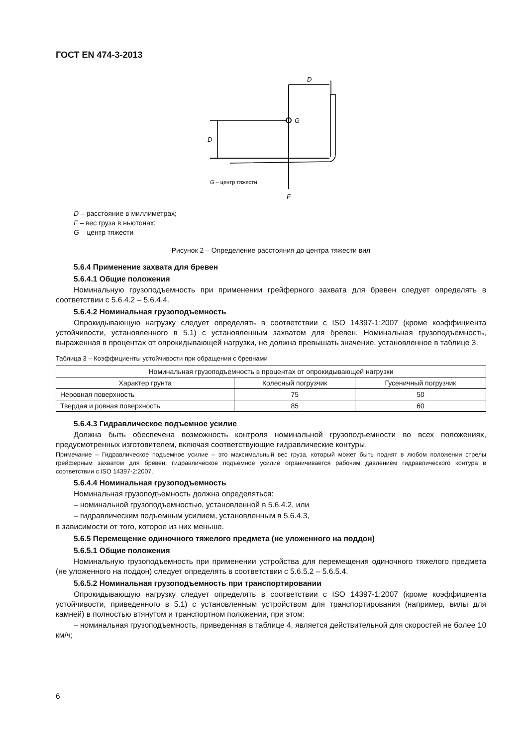ГОСТ EN 474-3-2013
D
G
D
G – центр тяжести
F
D – расстояние в миллиметрах;
F – вес груза в ньютонах;
G – центр тяжести
Рисунок 2 – Определение расстояния до центра тяжести вил
5.6.4 Применение захвата для бревен
5.6.4.1 Общие положения
Номинальную грузоподъемность при применении грейферного захвата для бревен следует определять в соответствии с 5.6.4.2 – 5.6.4.4.
5.6.4.2 Номинальная грузоподъемность
Опрокидывающую нагрузку следует определять в соответствии с ISO 14397-1:2007 (кроме коэффициента устойчивости, установленного в 5.1) с установленным захватом для бревен. Номинальная грузоподъемность, выраженная в процентах от опрокидывающей нагрузки, не должна превышать значение, установленное в таблице 3.
Таблица 3 – Коэффициенты устойчивости при обращении с бревнами
| Номинальная грузоподъемность в процентах от опрокидывающей нагрузки | | |
| --- | --- | --- |
| Характер грунта | Колесный погрузчик | Гусеничный погрузчик |
| Неровная поверхность | 75 | 50 |
| Твердая и ровная поверхность | 85 | 60 |
5.6.4.3 Гидравлическое подъемное усилие
Должна быть обеспечена возможность контроля номинальной грузоподъемности во всех положениях, предусмотренных изготовителем, включая соответствующие гидравлические контуры.
Примечание – Гидравлическое подъемное усилие – это максимальный вес груза, который может быть поднят в любом положении стрелы грейферным захватом для бревен; гидравлическое подъемное усилие ограничивается рабочим давлением гидравлического контура в соответствии с ISO 14397-2:2007.
5.6.4.4 Номинальная грузоподъемность
Номинальная грузоподъемность должна определяться:
– номинальной грузоподъемностью, установленной в 5.6.4.2, или
– гидравлическим подъемным усилием, установленным в 5.6.4.3,
в зависимости от того, которое из них меньше.
5.6.5 Перемещение одиночного тяжелого предмета (не уложенного на поддон)
5.6.5.1 Общие положения
Номинальную грузоподъемность при применении устройства для перемещения одиночного тяжелого предмета (не уложенного на поддон) следует определять в соответствии с 5.6.5.2 – 5.6.5.4.
5.6.5.2 Номинальная грузоподъемность при транспортировании
Опрокидывающую нагрузку следует определять в соответствии с ISO 14397-1:2007 (кроме коэффициента устойчивости, приведенного в 5.1) с установленным устройством для транспортирования (например, вилы для камней) в полностью втянутом и транспортном положении, при этом:
– номинальная грузоподъемность, приведенная в таблице 4, является действительной для скоростей не более 10 км/ч;
6